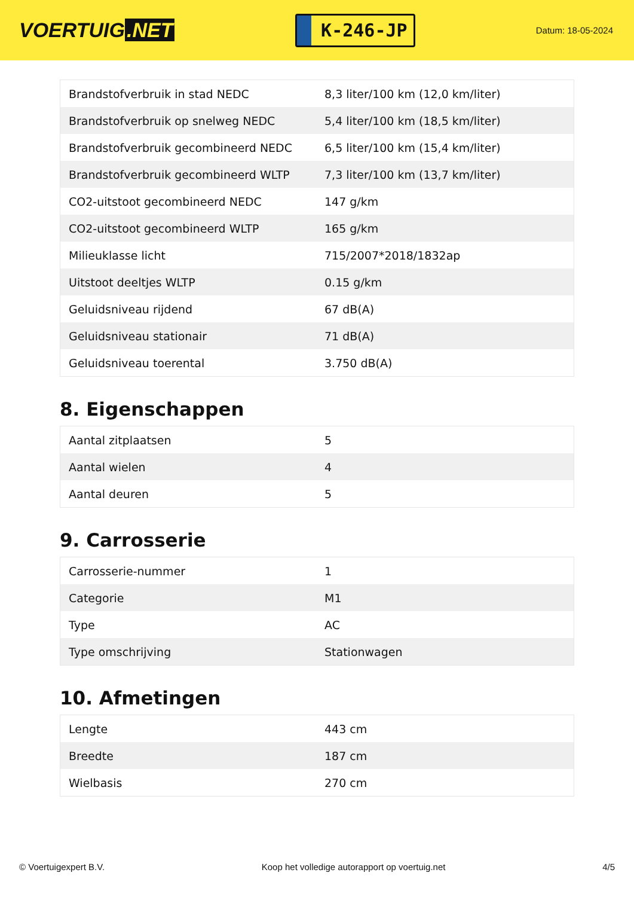VOERTUIG.NET
K-246-JP
Datum: 18-05-2024
| Brandstofverbruik in stad NEDC | 8,3 liter/100 km (12,0 km/liter) |
| Brandstofverbruik op snelweg NEDC | 5,4 liter/100 km (18,5 km/liter) |
| Brandstofverbruik gecombineerd NEDC | 6,5 liter/100 km (15,4 km/liter) |
| Brandstofverbruik gecombineerd WLTP | 7,3 liter/100 km (13,7 km/liter) |
| CO2-uitstoot gecombineerd NEDC | 147 g/km |
| CO2-uitstoot gecombineerd WLTP | 165 g/km |
| Milieuklasse licht | 715/2007*2018/1832ap |
| Uitstoot deeltjes WLTP | 0.15 g/km |
| Geluidsniveau rijdend | 67 dB(A) |
| Geluidsniveau stationair | 71 dB(A) |
| Geluidsniveau toerental | 3.750 dB(A) |
8. Eigenschappen
| Aantal zitplaatsen | 5 |
| Aantal wielen | 4 |
| Aantal deuren | 5 |
9. Carrosserie
| Carrosserie-nummer | 1 |
| Categorie | M1 |
| Type | AC |
| Type omschrijving | Stationwagen |
10. Afmetingen
| Lengte | 443 cm |
| Breedte | 187 cm |
| Wielbasis | 270 cm |
© Voertuigexpert B.V. Koop het volledige autorapport op voertuig.net 4/5